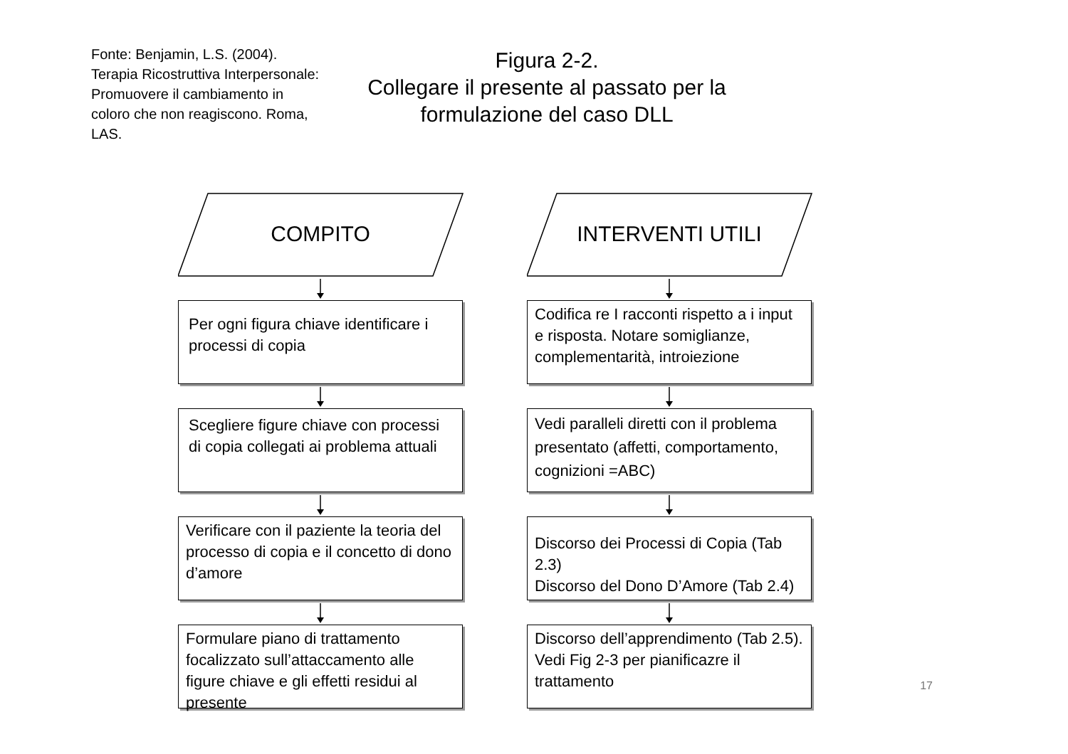Fonte: Benjamin, L.S. (2004). Terapia Ricostruttiva Interpersonale: Promuovere il cambiamento in coloro che non reagiscono. Roma, LAS.
Figura 2-2.
Collegare il presente al passato per la formulazione del caso DLL
COMPITO
Per ogni figura chiave identificare i processi di copia
Scegliere figure chiave con processi di copia collegati ai problema attuali
Verificare con il paziente la teoria del processo di copia e il concetto di dono d’amore
Formulare piano di trattamento focalizzato sull’attaccamento alle figure chiave e gli effetti residui al presente
INTERVENTI UTILI
Codifica re I racconti rispetto a i input e risposta. Notare somiglianze, complementarità, introiezione
Vedi paralleli diretti con il problema presentato (affetti, comportamento, cognizioni =ABC)
Discorso dei Processi di Copia (Tab 2.3)
Discorso del Dono D’Amore (Tab 2.4)
Discorso dell’apprendimento (Tab 2.5). Vedi Fig 2-3 per pianificazre il trattamento
17